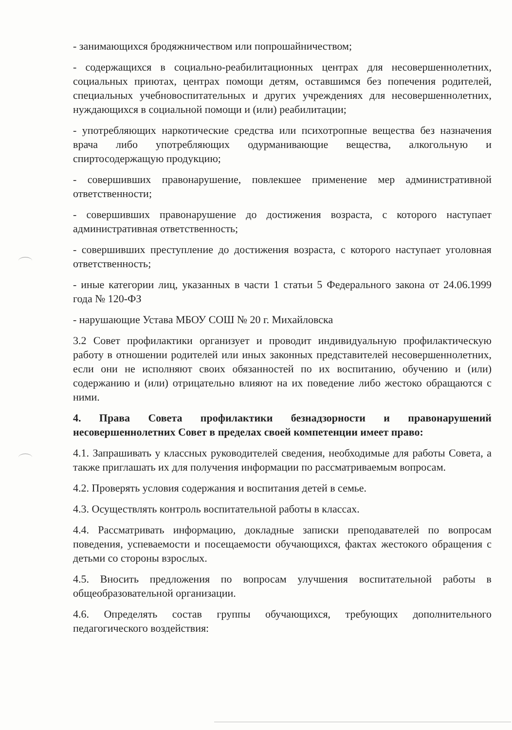- занимающихся бродяжничеством или попрошайничеством;
- содержащихся в социально-реабилитационных центрах для несовершеннолетних, социальных приютах, центрах помощи детям, оставшимся без попечения родителей, специальных учебновоспитательных и других учреждениях для несовершеннолетних, нуждающихся в социальной помощи и (или) реабилитации;
- употребляющих наркотические средства или психотропные вещества без назначения врача либо употребляющих одурманивающие вещества, алкогольную и спиртосодержащую продукцию;
- совершивших правонарушение, повлекшее применение мер административной ответственности;
- совершивших правонарушение до достижения возраста, с которого наступает административная ответственность;
- совершивших преступление до достижения возраста, с которого наступает уголовная ответственность;
- иные категории лиц, указанных в части 1 статьи 5 Федерального закона от 24.06.1999 года № 120-ФЗ
- нарушающие Устава МБОУ СОШ № 20 г. Михайловска
3.2 Совет профилактики организует и проводит индивидуальную профилактическую работу в отношении родителей или иных законных представителей несовершеннолетних, если они не исполняют своих обязанностей по их воспитанию, обучению и (или) содержанию и (или) отрицательно влияют на их поведение либо жестоко обращаются с ними.
4. Права Совета профилактики безнадзорности и правонарушений несовершеннолетних Совет в пределах своей компетенции имеет право:
4.1. Запрашивать у классных руководителей сведения, необходимые для работы Совета, а также приглашать их для получения информации по рассматриваемым вопросам.
4.2. Проверять условия содержания и воспитания детей в семье.
4.3. Осуществлять контроль воспитательной работы в классах.
4.4. Рассматривать информацию, докладные записки преподавателей по вопросам поведения, успеваемости и посещаемости обучающихся, фактах жестокого обращения с детьми со стороны взрослых.
4.5. Вносить предложения по вопросам улучшения воспитательной работы в общеобразовательной организации.
4.6. Определять состав группы обучающихся, требующих дополнительного педагогического воздействия: